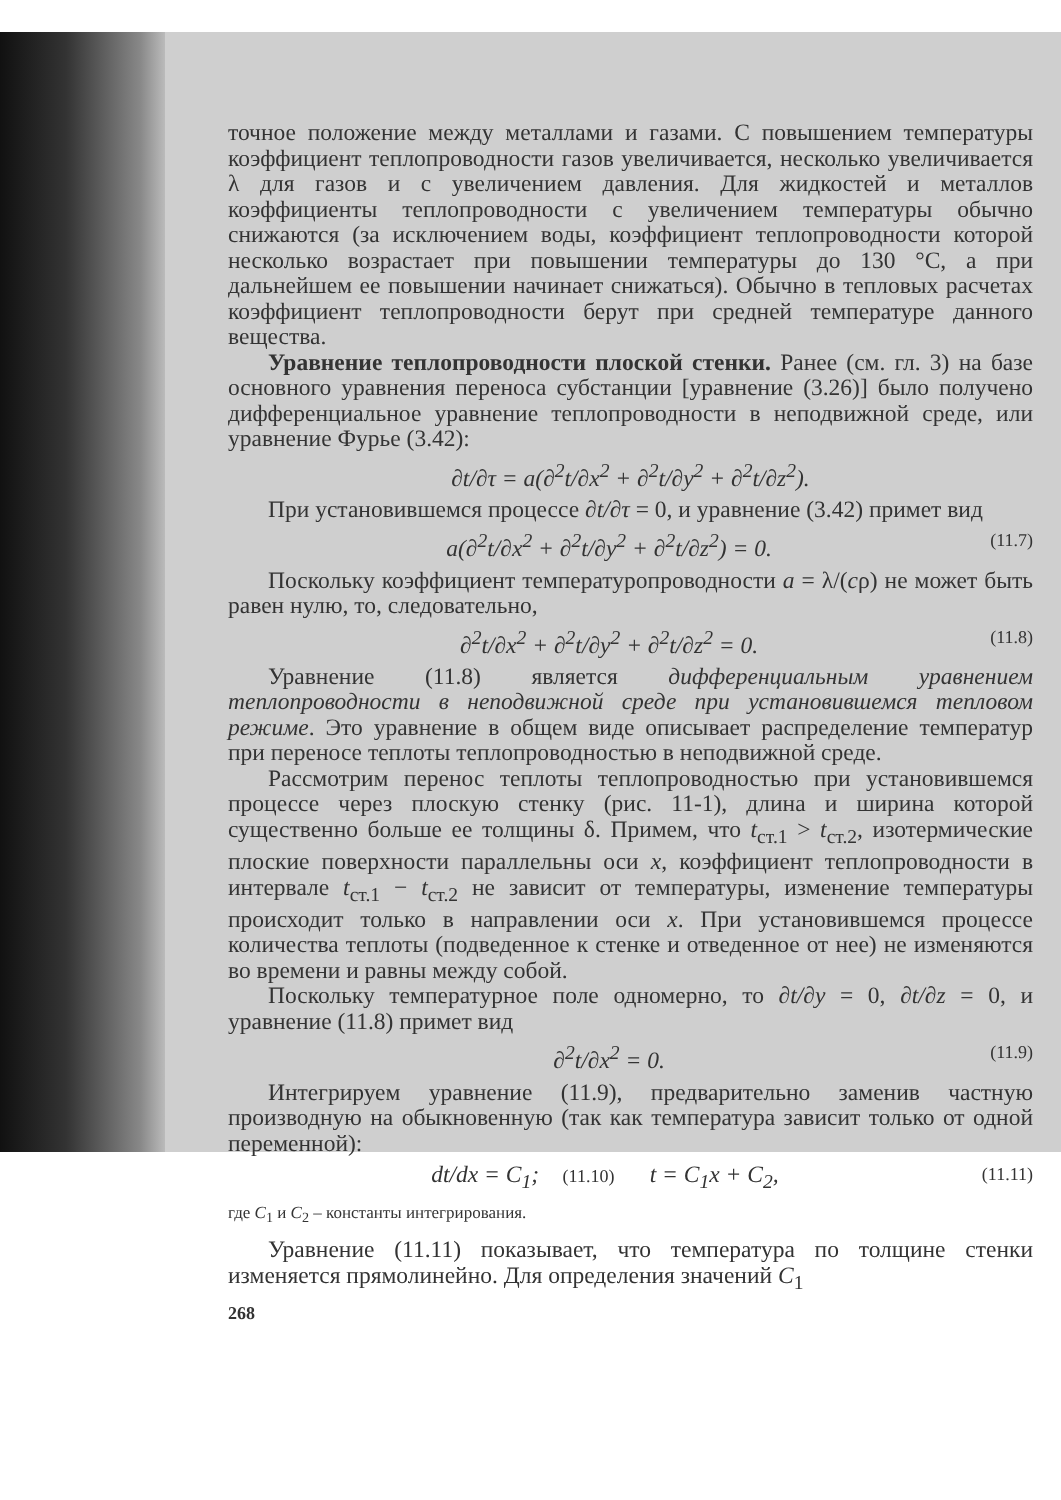точное положение между металлами и газами. С повышением температуры коэффициент теплопроводности газов увеличивается, несколько увеличивается λ для газов и с увеличением давления. Для жидкостей и металлов коэффициенты теплопроводности с увеличением температуры обычно снижаются (за исключением воды, коэффициент теплопроводности которой несколько возрастает при повышении температуры до 130 °C, а при дальнейшем ее повышении начинает снижаться). Обычно в тепловых расчетах коэффициент теплопроводности берут при средней температуре данного вещества.
Уравнение теплопроводности плоской стенки. Ранее (см. гл. 3) на базе основного уравнения переноса субстанции [уравнение (3.26)] было получено дифференциальное уравнение теплопроводности в неподвижной среде, или уравнение Фурье (3.42):
∂t/∂τ = a(∂<sup>2</sup>t/∂x<sup>2</sup> + ∂<sup>2</sup>t/∂y<sup>2</sup> + ∂<sup>2</sup>t/∂z<sup>2</sup>).
При установившемся процессе ∂t/∂τ = 0, и уравнение (3.42) примет вид
a(∂<sup>2</sup>t/∂x<sup>2</sup> + ∂<sup>2</sup>t/∂y<sup>2</sup> + ∂<sup>2</sup>t/∂z<sup>2</sup>) = 0. (11.7)
Поскольку коэффициент температуропроводности a = λ/(cρ) не может быть равен нулю, то, следовательно,
∂<sup>2</sup>t/∂x<sup>2</sup> + ∂<sup>2</sup>t/∂y<sup>2</sup> + ∂<sup>2</sup>t/∂z<sup>2</sup> = 0. (11.8)
Уравнение (11.8) является дифференциальным уравнением теплопроводности в неподвижной среде при установившемся тепловом режиме. Это уравнение в общем виде описывает распределение температур при переносе теплоты теплопроводностью в неподвижной среде.
Рассмотрим перенос теплоты теплопроводностью при установившемся процессе через плоскую стенку (рис. 11-1), длина и ширина которой существенно больше ее толщины δ. Примем, что t<sub>ст.1</sub> > t<sub>ст.2</sub>, изотермические плоские поверхности параллельны оси x, коэффициент теплопроводности в интервале t<sub>ст.1</sub> − t<sub>ст.2</sub> не зависит от температуры, изменение температуры происходит только в направлении оси x. При установившемся процессе количества теплоты (подведенное к стенке и отведенное от нее) не изменяются во времени и равны между собой.
Поскольку температурное поле одномерно, то ∂t/∂y = 0, ∂t/∂z = 0, и уравнение (11.8) примет вид
∂<sup>2</sup>t/∂x<sup>2</sup> = 0. (11.9)
Интегрируем уравнение (11.9), предварительно заменив частную производную на обыкновенную (так как температура зависит только от одной переменной):
dt/dx = C<sub>1</sub>; (11.10) t = C<sub>1</sub>x + C<sub>2</sub>, (11.11)
где C<sub>1</sub> и C<sub>2</sub> – константы интегрирования.
Уравнение (11.11) показывает, что температура по толщине стенки изменяется прямолинейно. Для определения значений C<sub>1</sub>
268